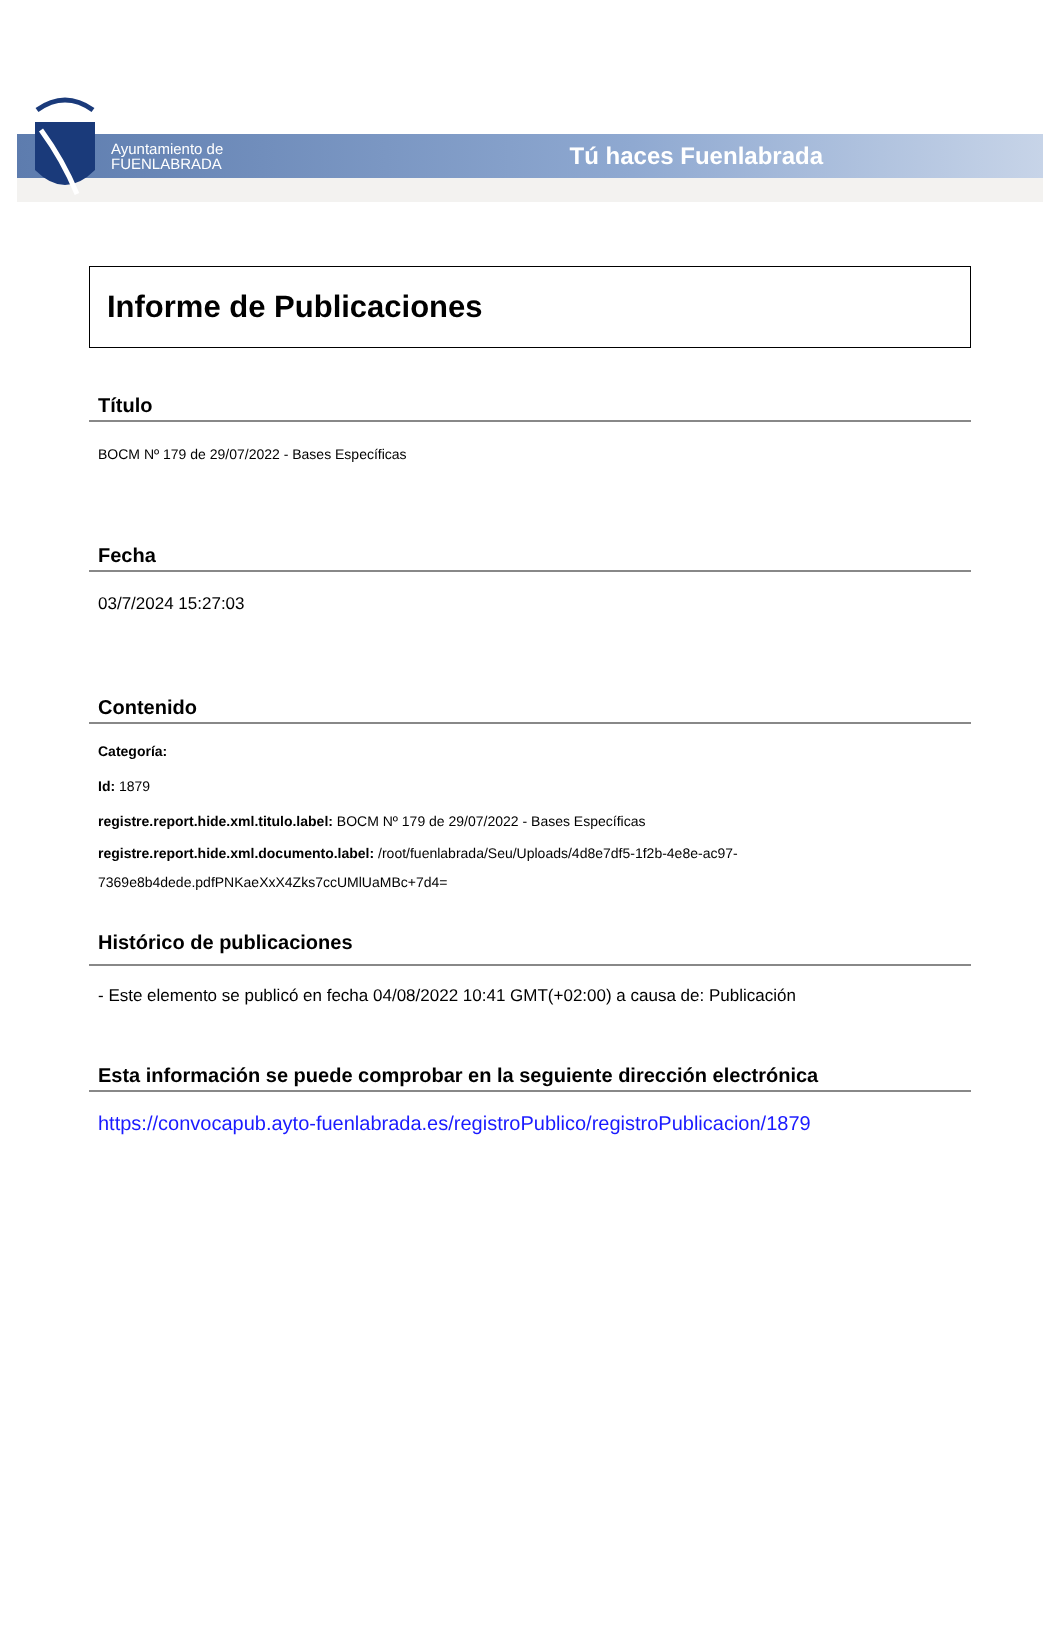Ayuntamiento de
FUENLABRADA
Tú haces Fuenlabrada
Informe de Publicaciones
Título
BOCM Nº 179 de 29/07/2022 - Bases Específicas
Fecha
03/7/2024 15:27:03
Contenido
Categoría:
Id: 1879
registre.report.hide.xml.titulo.label: BOCM Nº 179 de 29/07/2022 - Bases Específicas
registre.report.hide.xml.documento.label: /root/fuenlabrada/Seu/Uploads/4d8e7df5-1f2b-4e8e-ac97-
7369e8b4dede.pdfPNKaeXxX4Zks7ccUMlUaMBc+7d4=
Histórico de publicaciones
- Este elemento se publicó en fecha 04/08/2022 10:41 GMT(+02:00) a causa de: Publicación
Esta información se puede comprobar en la seguiente dirección electrónica
https://convocapub.ayto-fuenlabrada.es/registroPublico/registroPublicacion/1879